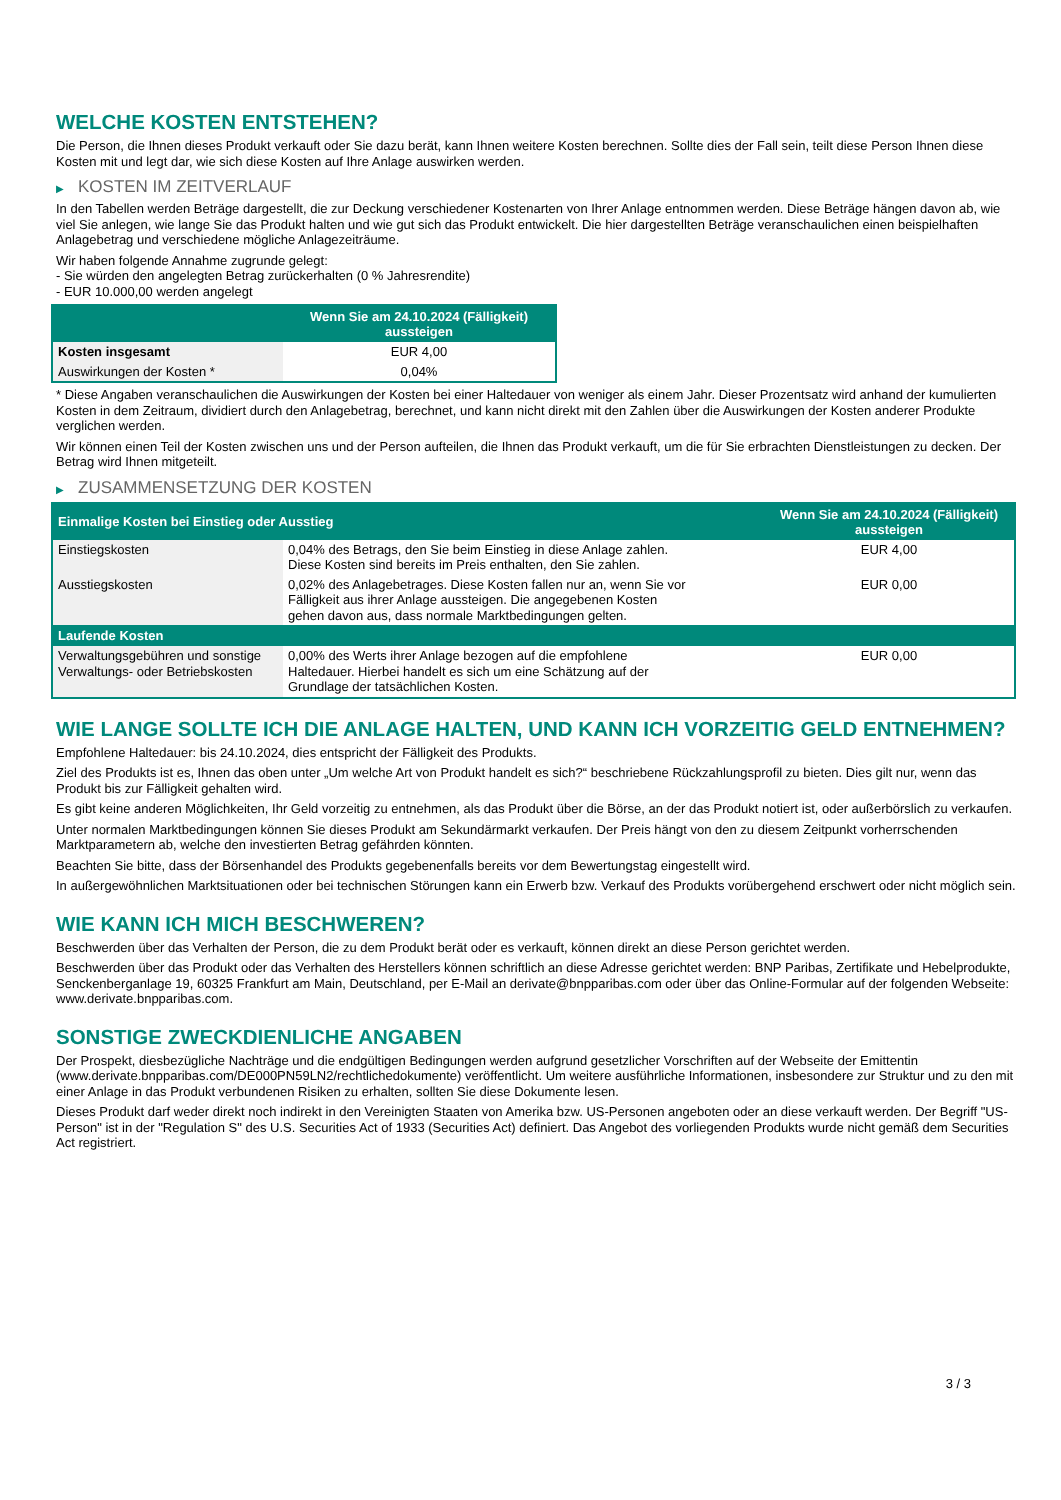WELCHE KOSTEN ENTSTEHEN?
Die Person, die Ihnen dieses Produkt verkauft oder Sie dazu berät, kann Ihnen weitere Kosten berechnen. Sollte dies der Fall sein, teilt diese Person Ihnen diese Kosten mit und legt dar, wie sich diese Kosten auf Ihre Anlage auswirken werden.
▶ KOSTEN IM ZEITVERLAUF
In den Tabellen werden Beträge dargestellt, die zur Deckung verschiedener Kostenarten von Ihrer Anlage entnommen werden. Diese Beträge hängen davon ab, wie viel Sie anlegen, wie lange Sie das Produkt halten und wie gut sich das Produkt entwickelt. Die hier dargestellten Beträge veranschaulichen einen beispielhaften Anlagebetrag und verschiedene mögliche Anlagezeiträume.
Wir haben folgende Annahme zugrunde gelegt:
- Sie würden den angelegten Betrag zurückerhalten (0 % Jahresrendite)
- EUR 10.000,00 werden angelegt
| | Wenn Sie am 24.10.2024 (Fälligkeit) aussteigen |
| --- | --- |
| Kosten insgesamt | EUR 4,00 |
| Auswirkungen der Kosten * | 0,04% |
* Diese Angaben veranschaulichen die Auswirkungen der Kosten bei einer Haltedauer von weniger als einem Jahr. Dieser Prozentsatz wird anhand der kumulierten Kosten in dem Zeitraum, dividiert durch den Anlagebetrag, berechnet, und kann nicht direkt mit den Zahlen über die Auswirkungen der Kosten anderer Produkte verglichen werden.
Wir können einen Teil der Kosten zwischen uns und der Person aufteilen, die Ihnen das Produkt verkauft, um die für Sie erbrachten Dienstleistungen zu decken. Der Betrag wird Ihnen mitgeteilt.
▶ ZUSAMMENSETZUNG DER KOSTEN
| Einmalige Kosten bei Einstieg oder Ausstieg | | Wenn Sie am 24.10.2024 (Fälligkeit) aussteigen |
| --- | --- | --- |
| Einstiegskosten | 0,04% des Betrags, den Sie beim Einstieg in diese Anlage zahlen. Diese Kosten sind bereits im Preis enthalten, den Sie zahlen. | EUR 4,00 |
| Ausstiegskosten | 0,02% des Anlagebetrages. Diese Kosten fallen nur an, wenn Sie vor Fälligkeit aus ihrer Anlage aussteigen. Die angegebenen Kosten gehen davon aus, dass normale Marktbedingungen gelten. | EUR 0,00 |
| Laufende Kosten | | |
| Verwaltungsgebühren und sonstige Verwaltungs- oder Betriebskosten | 0,00% des Werts ihrer Anlage bezogen auf die empfohlene Haltedauer. Hierbei handelt es sich um eine Schätzung auf der Grundlage der tatsächlichen Kosten. | EUR 0,00 |
WIE LANGE SOLLTE ICH DIE ANLAGE HALTEN, UND KANN ICH VORZEITIG GELD ENTNEHMEN?
Empfohlene Haltedauer: bis 24.10.2024, dies entspricht der Fälligkeit des Produkts.
Ziel des Produkts ist es, Ihnen das oben unter „Um welche Art von Produkt handelt es sich?“ beschriebene Rückzahlungsprofil zu bieten. Dies gilt nur, wenn das Produkt bis zur Fälligkeit gehalten wird.
Es gibt keine anderen Möglichkeiten, Ihr Geld vorzeitig zu entnehmen, als das Produkt über die Börse, an der das Produkt notiert ist, oder außerbörslich zu verkaufen.
Unter normalen Marktbedingungen können Sie dieses Produkt am Sekundärmarkt verkaufen. Der Preis hängt von den zu diesem Zeitpunkt vorherrschenden Marktparametern ab, welche den investierten Betrag gefährden könnten.
Beachten Sie bitte, dass der Börsenhandel des Produkts gegebenenfalls bereits vor dem Bewertungstag eingestellt wird.
In außergewöhnlichen Marktsituationen oder bei technischen Störungen kann ein Erwerb bzw. Verkauf des Produkts vorübergehend erschwert oder nicht möglich sein.
WIE KANN ICH MICH BESCHWEREN?
Beschwerden über das Verhalten der Person, die zu dem Produkt berät oder es verkauft, können direkt an diese Person gerichtet werden.
Beschwerden über das Produkt oder das Verhalten des Herstellers können schriftlich an diese Adresse gerichtet werden: BNP Paribas, Zertifikate und Hebelprodukte, Senckenberganlage 19, 60325 Frankfurt am Main, Deutschland, per E-Mail an derivate@bnpparibas.com oder über das Online-Formular auf der folgenden Webseite: www.derivate.bnpparibas.com.
SONSTIGE ZWECKDIENLICHE ANGABEN
Der Prospekt, diesbezügliche Nachträge und die endgültigen Bedingungen werden aufgrund gesetzlicher Vorschriften auf der Webseite der Emittentin (www.derivate.bnpparibas.com/DE000PN59LN2/rechtlichedokumente) veröffentlicht. Um weitere ausführliche Informationen, insbesondere zur Struktur und zu den mit einer Anlage in das Produkt verbundenen Risiken zu erhalten, sollten Sie diese Dokumente lesen.
Dieses Produkt darf weder direkt noch indirekt in den Vereinigten Staaten von Amerika bzw. US-Personen angeboten oder an diese verkauft werden. Der Begriff "US-Person" ist in der "Regulation S" des U.S. Securities Act of 1933 (Securities Act) definiert. Das Angebot des vorliegenden Produkts wurde nicht gemäß dem Securities Act registriert.
3 / 3